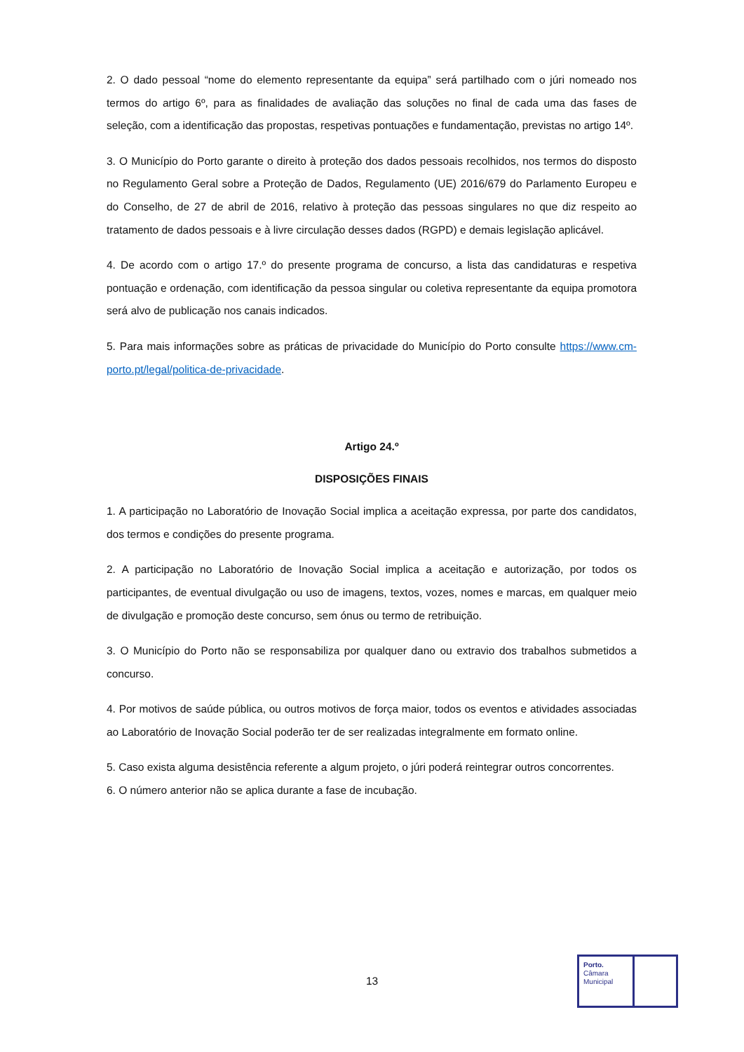2. O dado pessoal “nome do elemento representante da equipa” será partilhado com o júri nomeado nos termos do artigo 6º, para as finalidades de avaliação das soluções no final de cada uma das fases de seleção, com a identificação das propostas, respetivas pontuações e fundamentação, previstas no artigo 14º.
3. O Município do Porto garante o direito à proteção dos dados pessoais recolhidos, nos termos do disposto no Regulamento Geral sobre a Proteção de Dados, Regulamento (UE) 2016/679 do Parlamento Europeu e do Conselho, de 27 de abril de 2016, relativo à proteção das pessoas singulares no que diz respeito ao tratamento de dados pessoais e à livre circulação desses dados (RGPD) e demais legislação aplicável.
4. De acordo com o artigo 17.º do presente programa de concurso, a lista das candidaturas e respetiva pontuação e ordenação, com identificação da pessoa singular ou coletiva representante da equipa promotora será alvo de publicação nos canais indicados.
5. Para mais informações sobre as práticas de privacidade do Município do Porto consulte https://www.cm-porto.pt/legal/politica-de-privacidade.
Artigo 24.º
DISPOSIÇÕES FINAIS
1. A participação no Laboratório de Inovação Social implica a aceitação expressa, por parte dos candidatos, dos termos e condições do presente programa.
2. A participação no Laboratório de Inovação Social implica a aceitação e autorização, por todos os participantes, de eventual divulgação ou uso de imagens, textos, vozes, nomes e marcas, em qualquer meio de divulgação e promoção deste concurso, sem ónus ou termo de retribuição.
3. O Município do Porto não se responsabiliza por qualquer dano ou extravio dos trabalhos submetidos a concurso.
4. Por motivos de saúde pública, ou outros motivos de força maior, todos os eventos e atividades associadas ao Laboratório de Inovação Social poderão ter de ser realizadas integralmente em formato online.
5. Caso exista alguma desistência referente a algum projeto, o júri poderá reintegrar outros concorrentes.
6. O número anterior não se aplica durante a fase de incubação.
13
Porto.
Câmara
Municipal